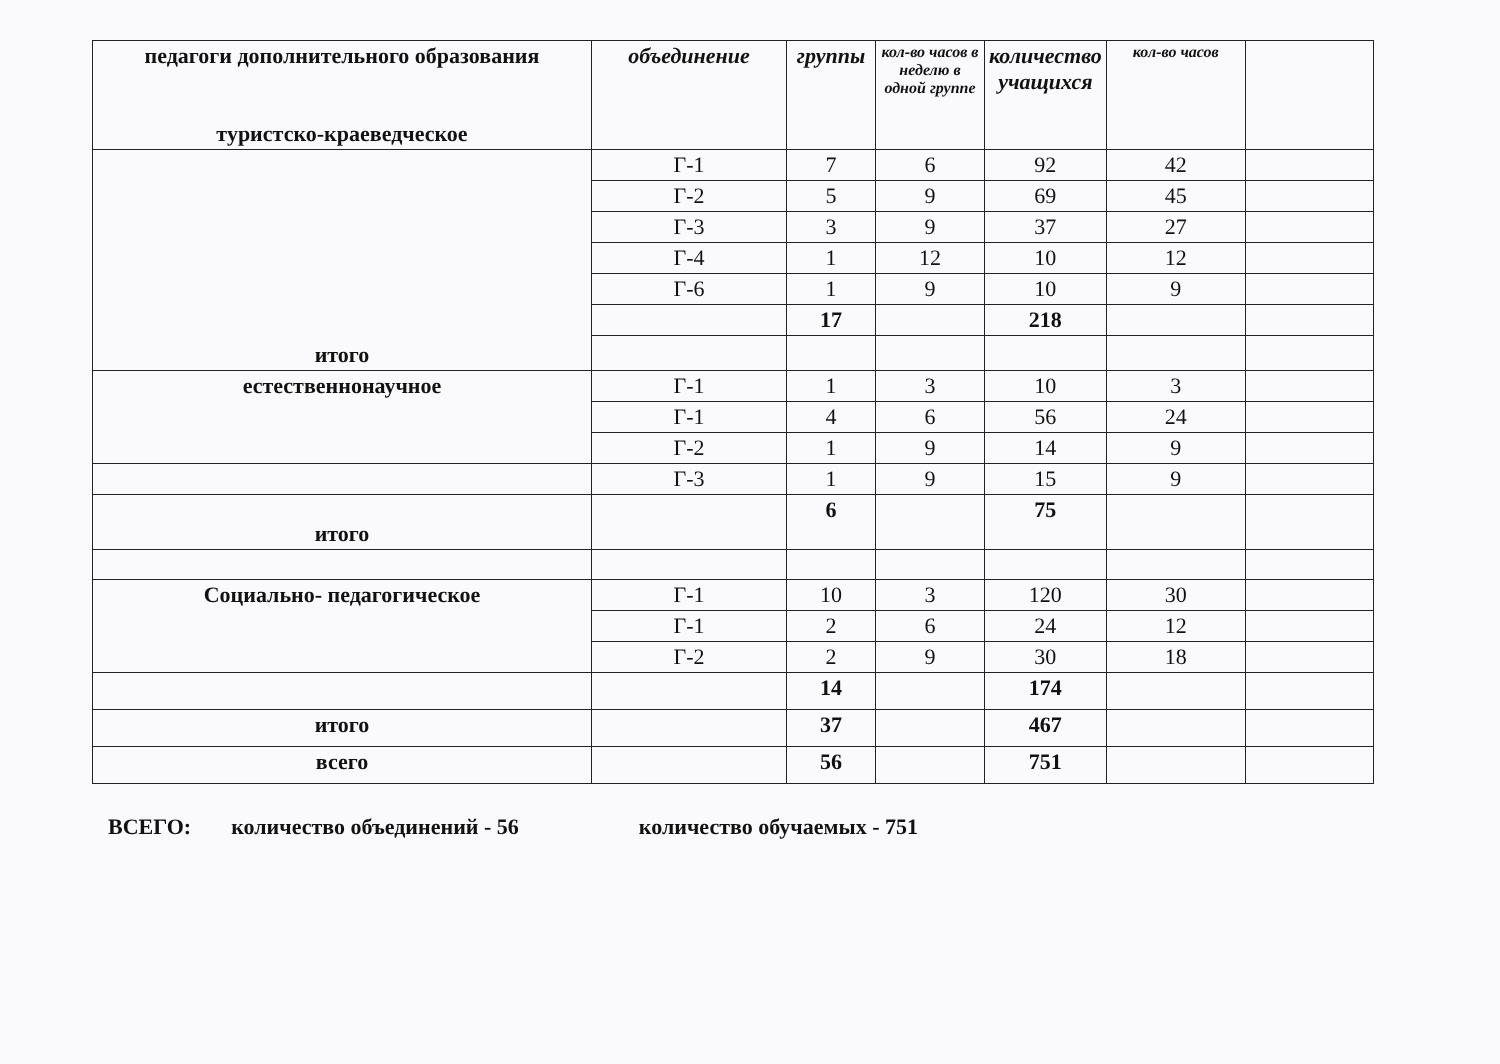| педагоги дополнительного образования туристско-краеведческое | объединение | группы | кол-во часов в неделю в одной группе | количество учащихся | кол-во часов | |
| --- | --- | --- | --- | --- | --- | --- |
| итого | Г-1 | 7 | 6 | 92 | 42 | |
| | Г-2 | 5 | 9 | 69 | 45 | |
| | Г-3 | 3 | 9 | 37 | 27 | |
| | Г-4 | 1 | 12 | 10 | 12 | |
| | Г-6 | 1 | 9 | 10 | 9 | |
| | | 17 | | 218 | | |
| естественнонаучное | Г-1 | 1 | 3 | 10 | 3 | |
| | Г-1 | 4 | 6 | 56 | 24 | |
| | Г-2 | 1 | 9 | 14 | 9 | |
| | Г-3 | 1 | 9 | 15 | 9 | |
| итого | | 6 | | 75 | | |
| Социально- педагогическое | Г-1 | 10 | 3 | 120 | 30 | |
| | Г-1 | 2 | 6 | 24 | 12 | |
| | Г-2 | 2 | 9 | 30 | 18 | |
| | | 14 | | 174 | | |
| итого | | 37 | | 467 | | |
| всего | | 56 | | 751 | | |
ВСЕГО: количество объединений - 56 количество обучаемых - 751